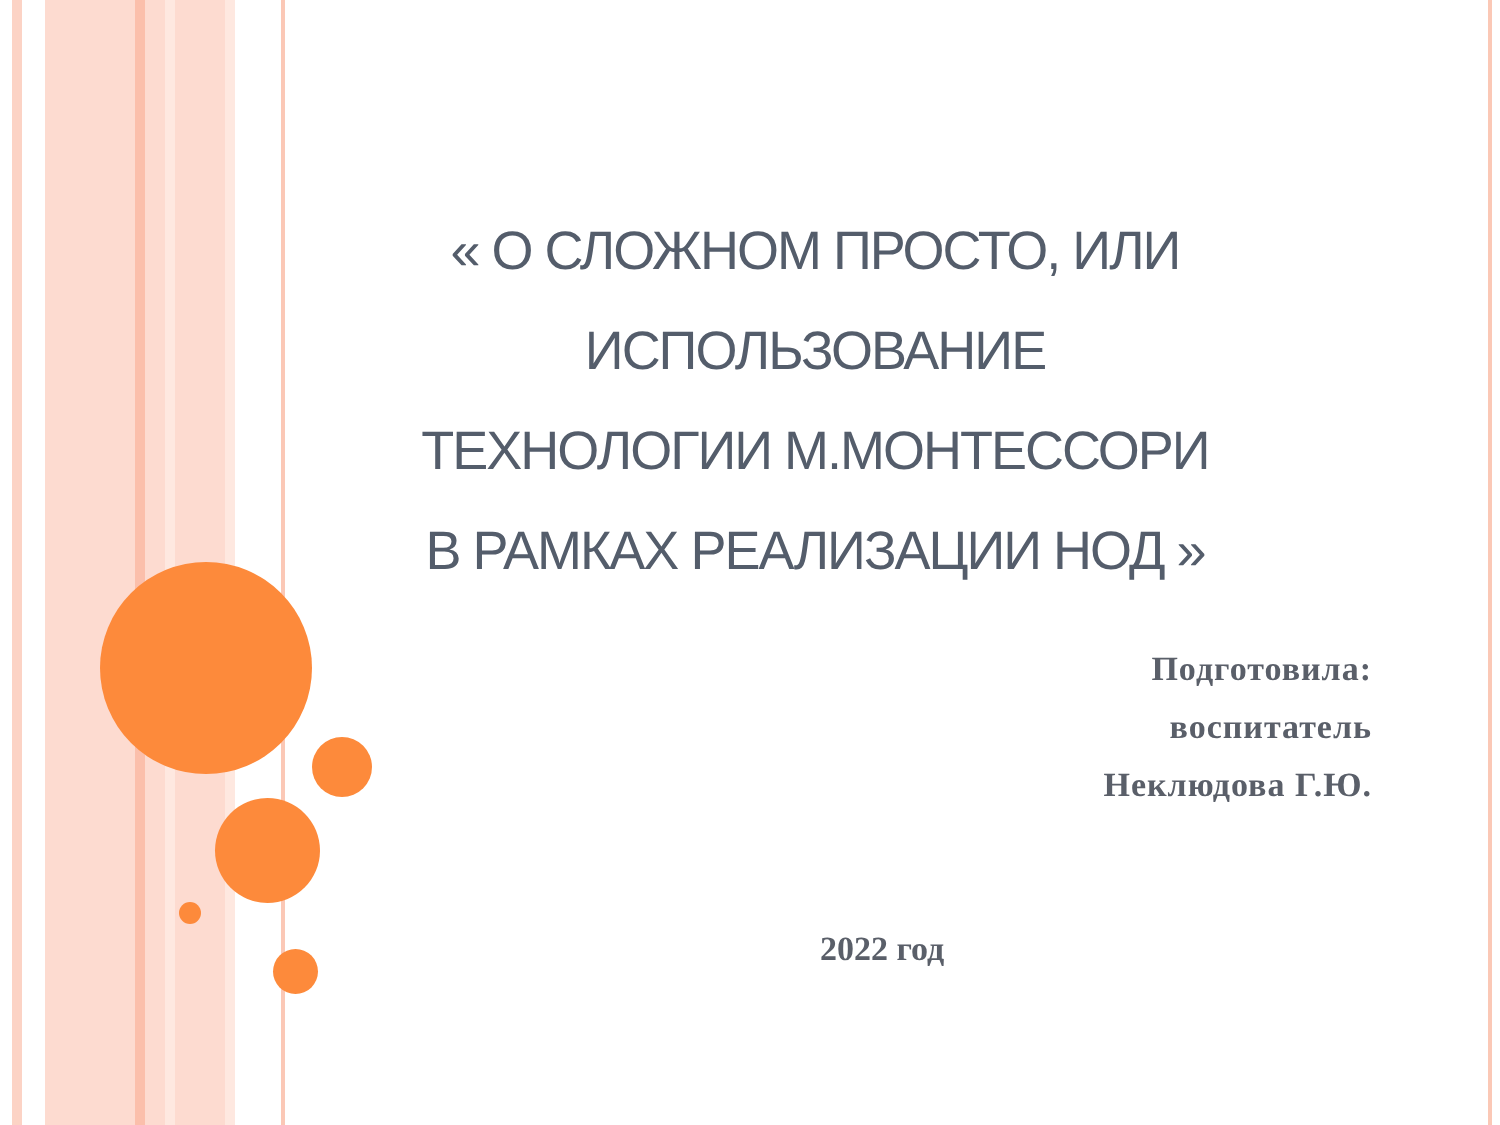« О СЛОЖНОМ ПРОСТО, ИЛИ ИСПОЛЬЗОВАНИЕ
ТЕХНОЛОГИИ М.МОНТЕССОРИ
В РАМКАХ РЕАЛИЗАЦИИ НОД »
Подготовила:
воспитатель
Неклюдова Г.Ю.
2022 год